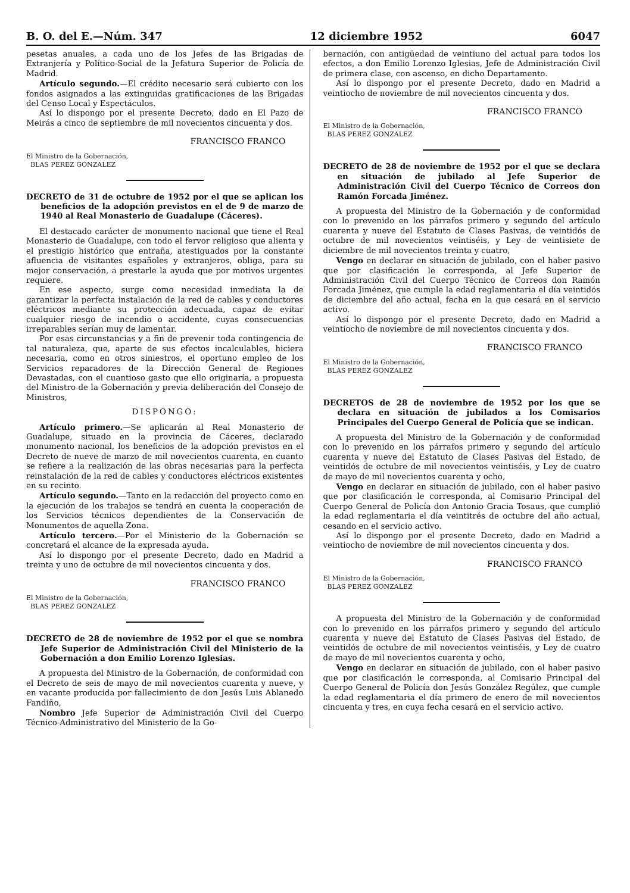B. O. del E.—Núm. 347 12 diciembre 1952 6047
pesetas anuales, a cada uno de los Jefes de las Brigadas de Extranjería y Político-Social de la Jefatura Superior de Policía de Madrid.
Artículo segundo.—El crédito necesario será cubierto con los fondos asignados a las extinguidas gratificaciones de las Brigadas del Censo Local y Espectáculos.
Así lo dispongo por el presente Decreto, dado en El Pazo de Meirás a cinco de septiembre de mil novecientos cincuenta y dos.
FRANCISCO FRANCO
El Ministro de la Gobernación,
BLAS PEREZ GONZALEZ
DECRETO de 31 de octubre de 1952 por el que se aplican los beneficios de la adopción previstos en el de 9 de marzo de 1940 al Real Monasterio de Guadalupe (Cáceres).
El destacado carácter de monumento nacional que tiene el Real Monasterio de Guadalupe, con todo el fervor religioso que alienta y el prestigio histórico que entraña, atestiguados por la constante afluencia de visitantes españoles y extranjeros, obliga, para su mejor conservación, a prestarle la ayuda que por motivos urgentes requiere.
En ese aspecto, surge como necesidad inmediata la de garantizar la perfecta instalación de la red de cables y conductores eléctricos mediante su protección adecuada, capaz de evitar cualquier riesgo de incendio o accidente, cuyas consecuencias irreparables serían muy de lamentar.
Por esas circunstancias y a fin de prevenir toda contingencia de tal naturaleza, que, aparte de sus efectos incalculables, hiciera necesaria, como en otros siniestros, el oportuno empleo de los Servicios reparadores de la Dirección General de Regiones Devastadas, con el cuantioso gasto que ello originaría, a propuesta del Ministro de la Gobernación y previa deliberación del Consejo de Ministros,
DISPONGO:
Artículo primero.—Se aplicarán al Real Monasterio de Guadalupe, situado en la provincia de Cáceres, declarado monumento nacional, los beneficios de la adopción previstos en el Decreto de nueve de marzo de mil novecientos cuarenta, en cuanto se refiere a la realización de las obras necesarias para la perfecta reinstalación de la red de cables y conductores eléctricos existentes en su recinto.
Artículo segundo.—Tanto en la redacción del proyecto como en la ejecución de los trabajos se tendrá en cuenta la cooperación de los Servicios técnicos dependientes de la Conservación de Monumentos de aquella Zona.
Artículo tercero.—Por el Ministerio de la Gobernación se concretará el alcance de la expresada ayuda.
Así lo dispongo por el presente Decreto, dado en Madrid a treinta y uno de octubre de mil novecientos cincuenta y dos.
FRANCISCO FRANCO
El Ministro de la Gobernación,
BLAS PEREZ GONZALEZ
DECRETO de 28 de noviembre de 1952 por el que se nombra Jefe Superior de Administración Civil del Ministerio de la Gobernación a don Emilio Lorenzo Iglesias.
A propuesta del Ministro de la Gobernación, de conformidad con el Decreto de seis de mayo de mil novecientos cuarenta y nueve, y en vacante producida por fallecimiento de don Jesús Luis Ablanedo Fandiño,
Nombro Jefe Superior de Administración Civil del Cuerpo Técnico-Administrativo del Ministerio de la Go-
bernación, con antigüedad de veintiuno del actual para todos los efectos, a don Emilio Lorenzo Iglesias, Jefe de Administración Civil de primera clase, con ascenso, en dicho Departamento.
Así lo dispongo por el presente Decreto, dado en Madrid a veintiocho de noviembre de mil novecientos cincuenta y dos.
FRANCISCO FRANCO
El Ministro de la Gobernación,
BLAS PEREZ GONZALEZ
DECRETO de 28 de noviembre de 1952 por el que se declara en situación de jubilado al Jefe Superior de Administración Civil del Cuerpo Técnico de Correos don Ramón Forcada Jiménez.
A propuesta del Ministro de la Gobernación y de conformidad con lo prevenido en los párrafos primero y segundo del artículo cuarenta y nueve del Estatuto de Clases Pasivas, de veintidós de octubre de mil novecientos veintiséis, y Ley de veintisiete de diciembre de mil novecientos treinta y cuatro,
Vengo en declarar en situación de jubilado, con el haber pasivo que por clasificación le corresponda, al Jefe Superior de Administración Civil del Cuerpo Técnico de Correos don Ramón Forcada Jiménez, que cumple la edad reglamentaria el día veintidós de diciembre del año actual, fecha en la que cesará en el servicio activo.
Así lo dispongo por el presente Decreto, dado en Madrid a veintiocho de noviembre de mil novecientos cincuenta y dos.
FRANCISCO FRANCO
El Ministro de la Gobernación,
BLAS PEREZ GONZALEZ
DECRETOS de 28 de noviembre de 1952 por los que se declara en situación de jubilados a los Comisarios Principales del Cuerpo General de Policía que se indican.
A propuesta del Ministro de la Gobernación y de conformidad con lo prevenido en los párrafos primero y segundo del artículo cuarenta y nueve del Estatuto de Clases Pasivas del Estado, de veintidós de octubre de mil novecientos veintiséis, y Ley de cuatro de mayo de mil novecientos cuarenta y ocho,
Vengo en declarar en situación de jubilado, con el haber pasivo que por clasificación le corresponda, al Comisario Principal del Cuerpo General de Policía don Antonio Gracia Tosaus, que cumplió la edad reglamentaria el día veintitrés de octubre del año actual, cesando en el servicio activo.
Así lo dispongo por el presente Decreto, dado en Madrid a veintiocho de noviembre de mil novecientos cincuenta y dos.
FRANCISCO FRANCO
El Ministro de la Gobernación,
BLAS PEREZ GONZALEZ
A propuesta del Ministro de la Gobernación y de conformidad con lo prevenido en los párrafos primero y segundo del artículo cuarenta y nueve del Estatuto de Clases Pasivas del Estado, de veintidós de octubre de mil novecientos veintiséis, y Ley de cuatro de mayo de mil novecientos cuarenta y ocho,
Vengo en declarar en situación de jubilado, con el haber pasivo que por clasificación le corresponda, al Comisario Principal del Cuerpo General de Policía don Jesús González Regúlez, que cumple la edad reglamentaria el día primero de enero de mil novecientos cincuenta y tres, en cuya fecha cesará en el servicio activo.